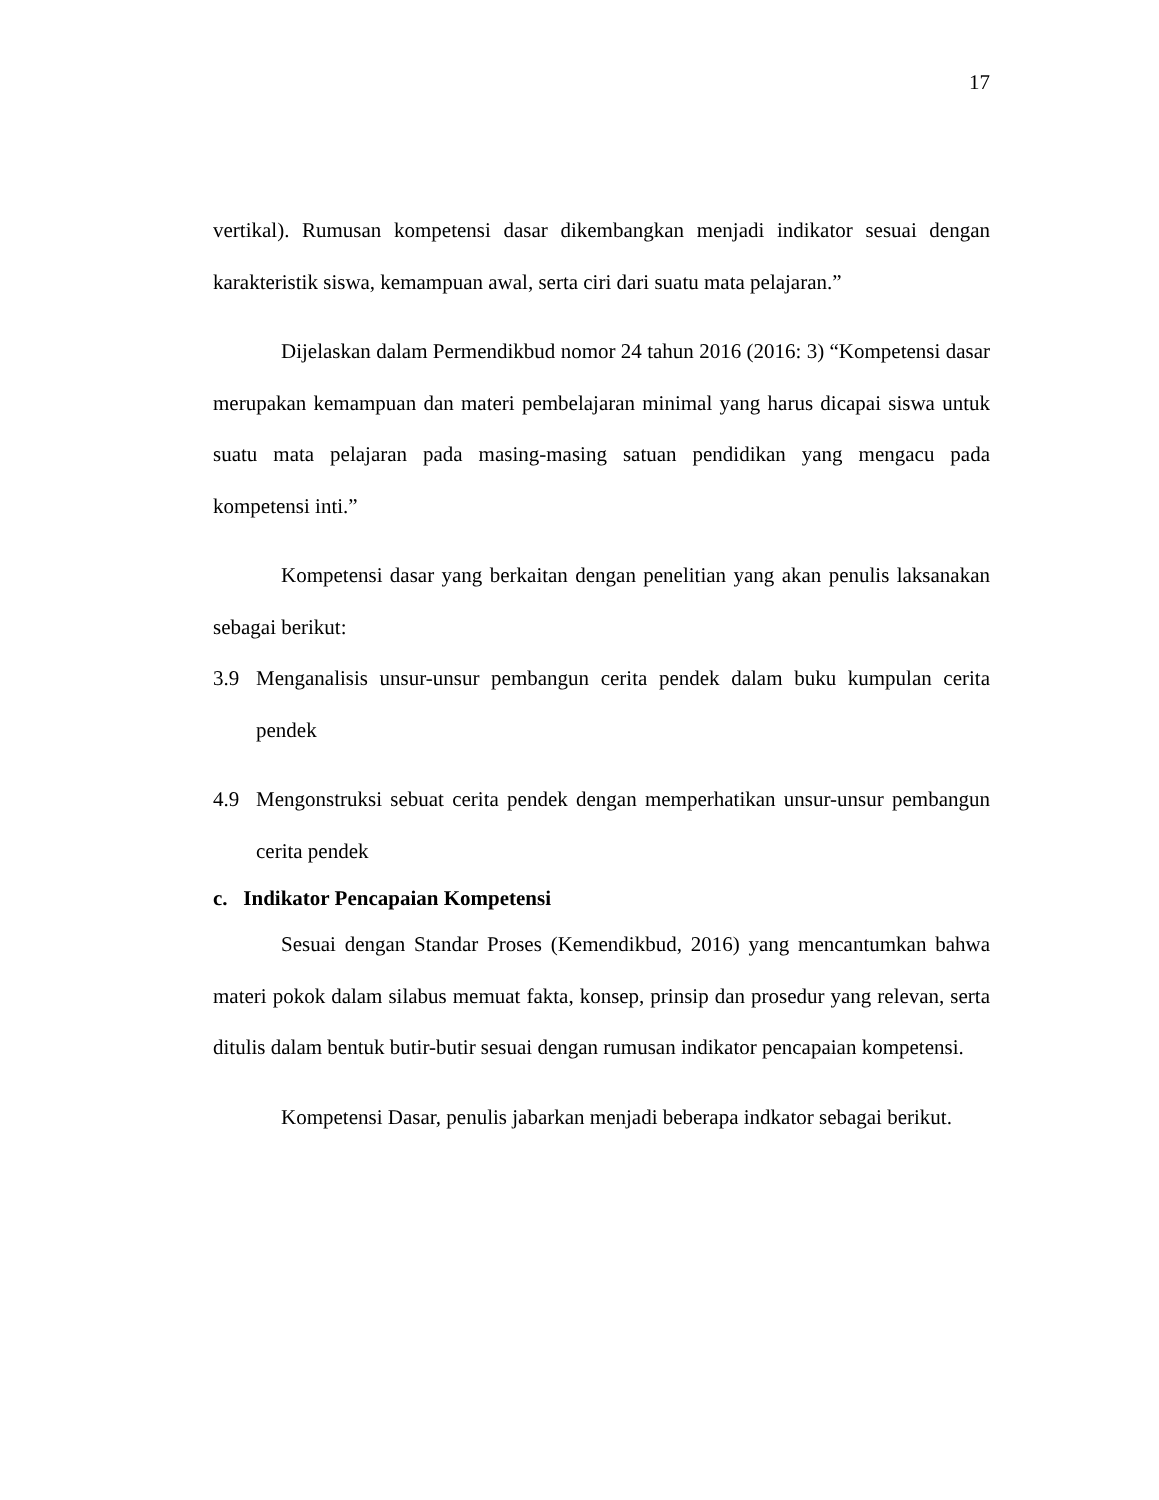17
vertikal). Rumusan kompetensi dasar dikembangkan menjadi indikator sesuai dengan karakteristik siswa, kemampuan awal, serta ciri dari suatu mata pelajaran.”
Dijelaskan dalam Permendikbud nomor 24 tahun 2016 (2016: 3) “Kompetensi dasar merupakan kemampuan dan materi pembelajaran minimal yang harus dicapai siswa untuk suatu mata pelajaran pada masing-masing satuan pendidikan yang mengacu pada kompetensi inti.”
Kompetensi dasar yang berkaitan dengan penelitian yang akan penulis laksanakan sebagai berikut:
3.9 Menganalisis unsur-unsur pembangun cerita pendek dalam buku kumpulan cerita pendek
4.9 Mengonstruksi sebuat cerita pendek dengan memperhatikan unsur-unsur pembangun cerita pendek
c. Indikator Pencapaian Kompetensi
Sesuai dengan Standar Proses (Kemendikbud, 2016) yang mencantumkan bahwa materi pokok dalam silabus memuat fakta, konsep, prinsip dan prosedur yang relevan, serta ditulis dalam bentuk butir-butir sesuai dengan rumusan indikator pencapaian kompetensi.
Kompetensi Dasar, penulis jabarkan menjadi beberapa indkator sebagai berikut.